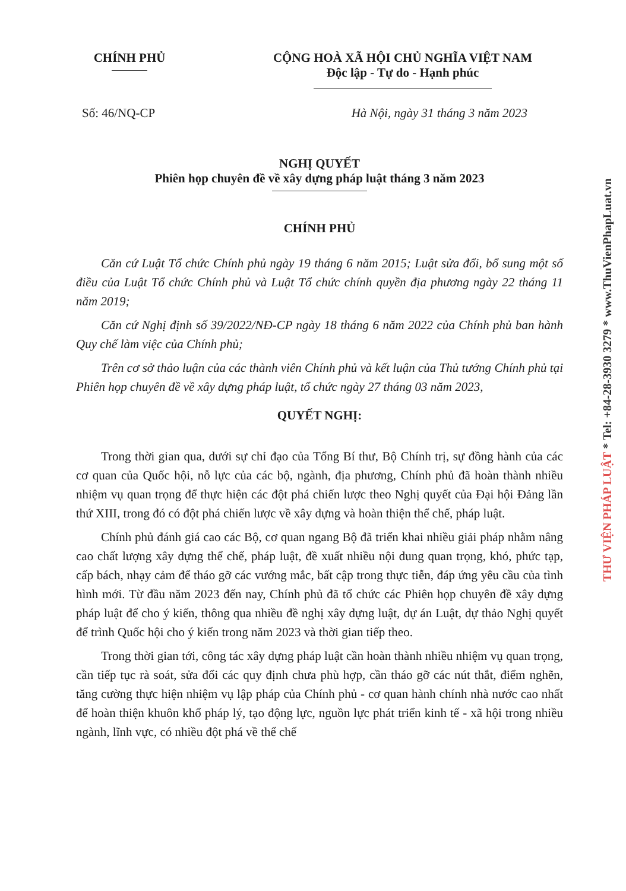CHÍNH PHỦ CỘNG HOÀ XÃ HỘI CHỦ NGHĨA VIỆT NAM
Độc lập - Tự do - Hạnh phúc
Số: 46/NQ-CP Hà Nội, ngày 31 tháng 3 năm 2023
NGHỊ QUYẾT
Phiên họp chuyên đề về xây dựng pháp luật tháng 3 năm 2023
CHÍNH PHỦ
Căn cứ Luật Tổ chức Chính phủ ngày 19 tháng 6 năm 2015; Luật sửa đổi, bổ sung một số điều của Luật Tổ chức Chính phủ và Luật Tổ chức chính quyền địa phương ngày 22 tháng 11 năm 2019;
Căn cứ Nghị định số 39/2022/NĐ-CP ngày 18 tháng 6 năm 2022 của Chính phủ ban hành Quy chế làm việc của Chính phủ;
Trên cơ sở thảo luận của các thành viên Chính phủ và kết luận của Thủ tướng Chính phủ tại Phiên họp chuyên đề về xây dựng pháp luật, tổ chức ngày 27 tháng 03 năm 2023,
QUYẾT NGHỊ:
Trong thời gian qua, dưới sự chỉ đạo của Tổng Bí thư, Bộ Chính trị, sự đồng hành của các cơ quan của Quốc hội, nỗ lực của các bộ, ngành, địa phương, Chính phủ đã hoàn thành nhiều nhiệm vụ quan trọng để thực hiện các đột phá chiến lược theo Nghị quyết của Đại hội Đảng lần thứ XIII, trong đó có đột phá chiến lược về xây dựng và hoàn thiện thể chế, pháp luật.
Chính phủ đánh giá cao các Bộ, cơ quan ngang Bộ đã triển khai nhiều giải pháp nhằm nâng cao chất lượng xây dựng thể chế, pháp luật, đề xuất nhiều nội dung quan trọng, khó, phức tạp, cấp bách, nhạy cảm để tháo gỡ các vướng mắc, bất cập trong thực tiễn, đáp ứng yêu cầu của tình hình mới. Từ đầu năm 2023 đến nay, Chính phủ đã tổ chức các Phiên họp chuyên đề xây dựng pháp luật để cho ý kiến, thông qua nhiều đề nghị xây dựng luật, dự án Luật, dự thảo Nghị quyết để trình Quốc hội cho ý kiến trong năm 2023 và thời gian tiếp theo.
Trong thời gian tới, công tác xây dựng pháp luật cần hoàn thành nhiều nhiệm vụ quan trọng, cần tiếp tục rà soát, sửa đổi các quy định chưa phù hợp, cần tháo gỡ các nút thắt, điểm nghẽn, tăng cường thực hiện nhiệm vụ lập pháp của Chính phủ - cơ quan hành chính nhà nước cao nhất để hoàn thiện khuôn khổ pháp lý, tạo động lực, nguồn lực phát triển kinh tế - xã hội trong nhiều ngành, lĩnh vực, có nhiều đột phá về thể chế
THƯ VIỆN PHÁP LUẬT * Tel: +84-28-3930 3279 * www.ThuVienPhapLuat.vn